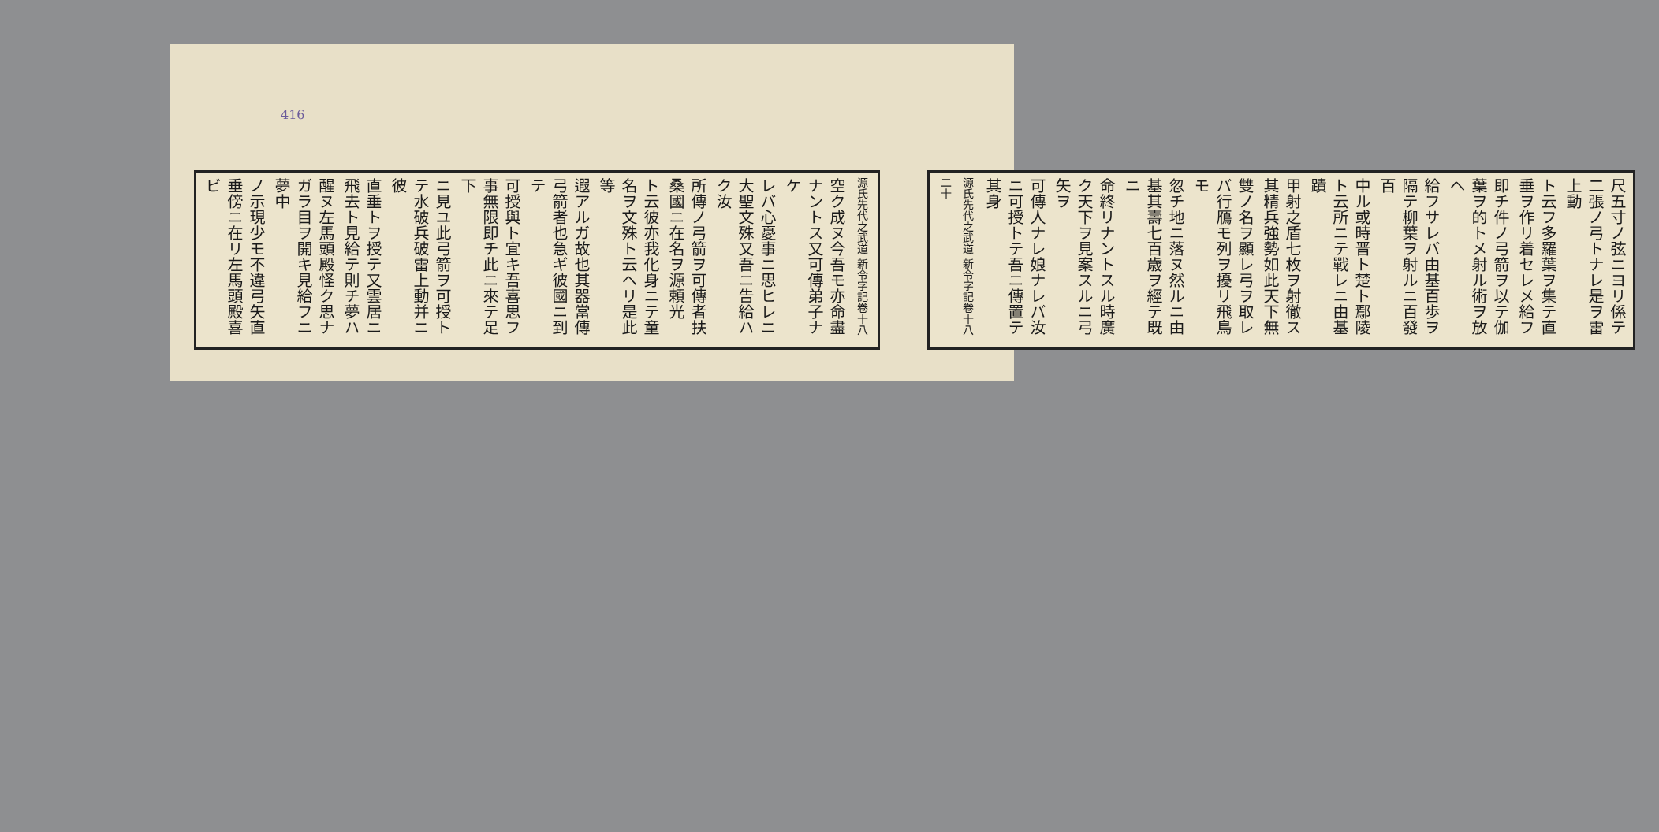416
源氏先代之武道 新令字記卷十八
空ク成ヌ今吾モ亦命盡ナントス又可傳弟子ナケ
レバ心憂事ニ思ヒレニ大聖文殊又吾ニ告給ハク汝
所傳ノ弓箭ヲ可傳者扶桑國ニ在名ヲ源頼光
ト云彼亦我化身ニテ童名ヲ文殊ト云ヘリ是此等
遐アルガ故也其器當傳弓箭者也急ギ彼國ニ到テ
可授與ト宜キ吾喜思フ事無限即チ此ニ來テ足下
ニ見ユ此弓箭ヲ可授トテ水破兵破雷上動并ニ彼
直垂トヲ授テ又雲居ニ飛去ト見給テ則チ夢ハ
醒ヌ左馬頭殿怪ク思ナガラ目ヲ開キ見給フニ夢中
ノ示現少モ不違弓矢直垂傍ニ在リ左馬頭殿喜ビ
尺五寸ノ弦ニヨリ係テ二張ノ弓トナレ是ヲ雷上動
ト云フ多羅葉ヲ集テ直垂ヲ作リ着セレメ給フ
即チ件ノ弓箭ヲ以テ伽葉ヲ的トメ射ル術ヲ放ヘ
給フサレバ由基百歩ヲ隔テ柳葉ヲ射ルニ百發百
中ル或時晋ト楚ト鄢陵ト云所ニテ戰レニ由基蹟
甲射之盾七枚ヲ射徹ス其精兵強勢如此天下無
雙ノ名ヲ顯レ弓ヲ取レバ行鴈モ列ヲ擾リ飛鳥モ
忽チ地ニ落ヌ然ルニ由基其壽七百歳ヲ經テ既ニ
命終リナントスル時廣ク天下ヲ見案スルニ弓矢ヲ
可傳人ナレ娘ナレバ汝ニ可授トテ吾ニ傳置テ其身
源氏先代之武道 新令字記卷十八 二十